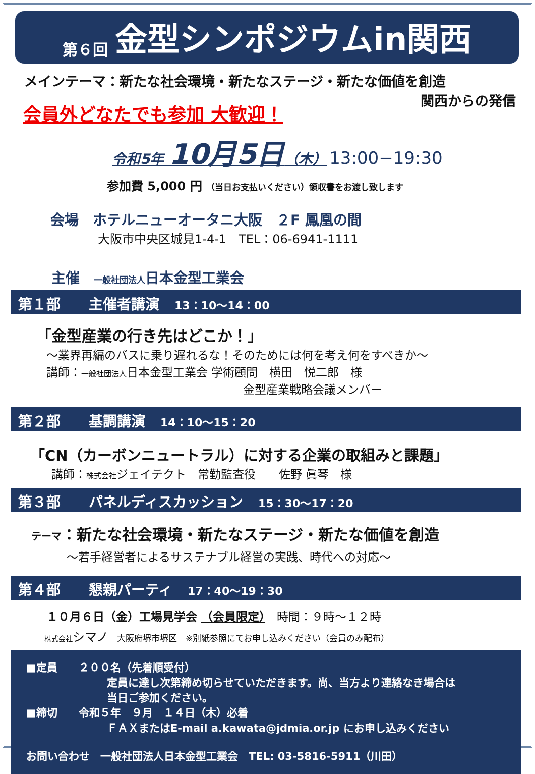第６回 金型シンポジウムin関西
メインテーマ：新たな社会環境・新たなステージ・新たな価値を創造
関西からの発信
会員外どなたでも参加 大歓迎！
令和5年 10月5日（木） 13:00−19:30
参加費 5,000 円 （当日お支払いください）領収書をお渡し致します
会場　ホテルニューオータニ大阪　２F 鳳凰の間
大阪市中央区城見1-4-1　TEL：06-6941-1111
主催　一般社団法人日本金型工業会
第１部　　主催者講演 13：10～14：00
「金型産業の行き先はどこか！」
～業界再編のバスに乗り遅れるな！そのためには何を考え何をすべきか～
講師：一般社団法人日本金型工業会 学術顧問　横田　悦二郎　様
金型産業戦略会議メンバー
第２部　　基調講演 14：10～15：20
「CN（カーボンニュートラル）に対する企業の取組みと課題」
講師：株式会社ジェイテクト　常勤監査役　　佐野 眞琴　様
第３部　　パネルディスカッション 15：30～17：20
テーマ：新たな社会環境・新たなステージ・新たな価値を創造
～若手経営者によるサステナブル経営の実践、時代への対応～
第４部　　懇親パーティ 17：40～19：30
１０月６日（金）工場見学会 （会員限定）　時間：９時～１２時
株式会社 シマノ　大阪府堺市堺区　※別紙参照にてお申し込みください（会員のみ配布）
■定員　　２００名（先着順受付）
定員に達し次第締め切らせていただきます。尚、当方より連絡なき場合は
当日ご参加ください。
■締切　　令和５年　９月　１４日（木）必着
ＦＡＸまたはE-mail a.kawata@jdmia.or.jp にお申し込みください
お問い合わせ　一般社団法人日本金型工業会　TEL: 03-5816-5911（川田）